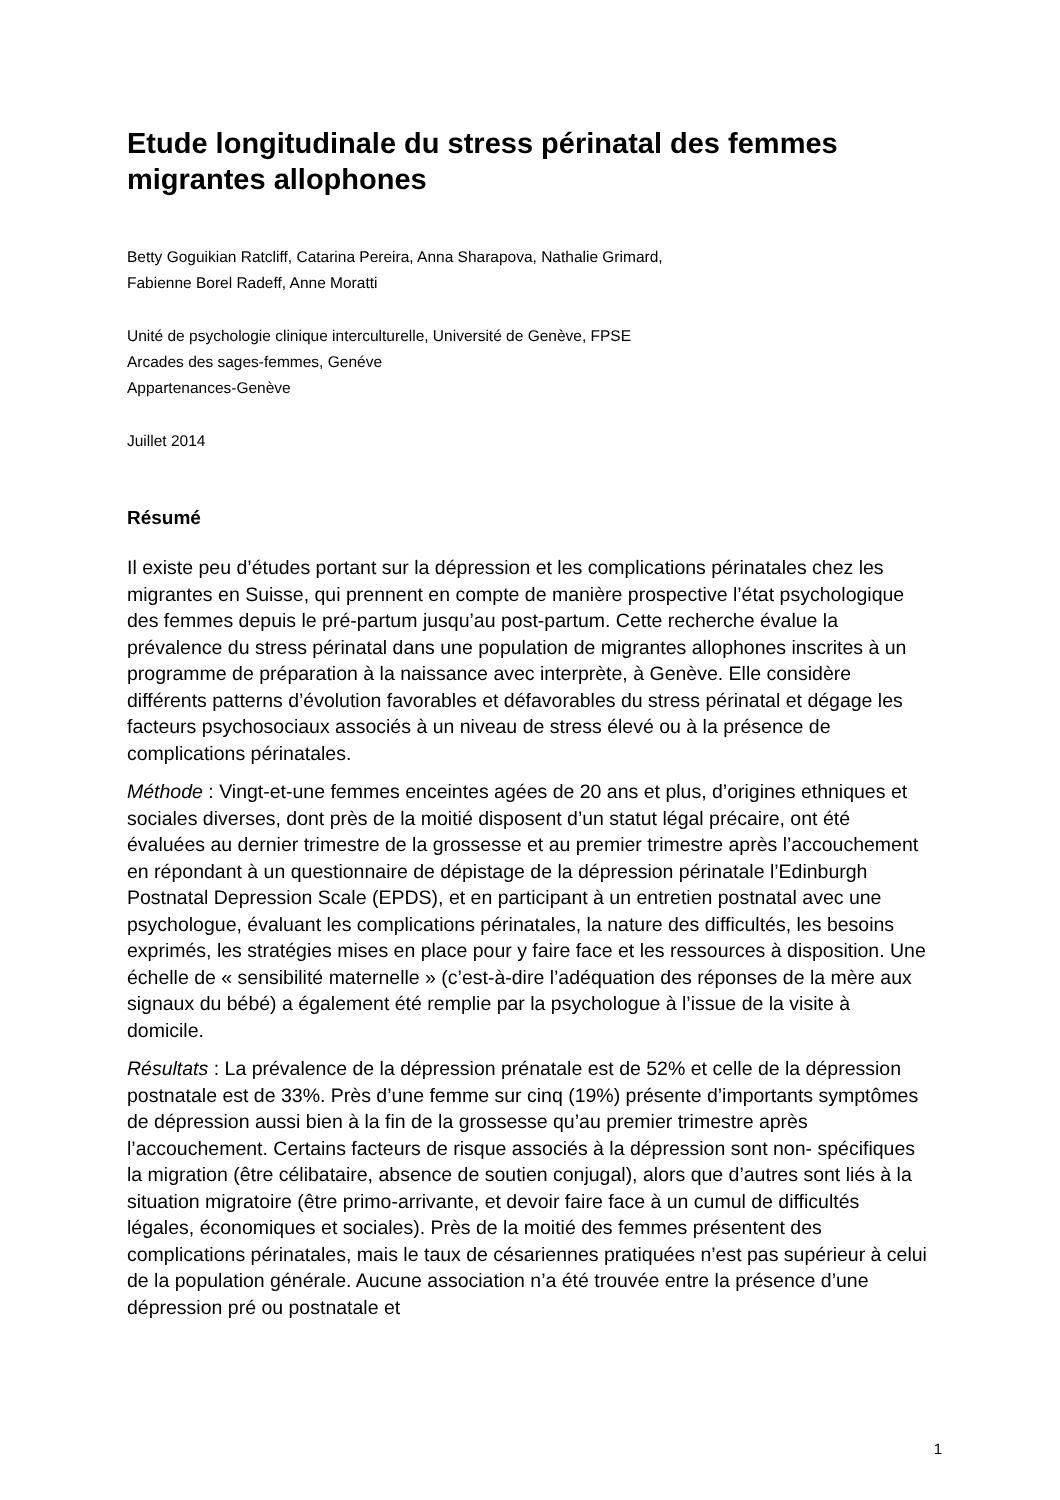Etude longitudinale du stress périnatal des femmes migrantes allophones
Betty Goguikian Ratcliff, Catarina Pereira, Anna Sharapova, Nathalie Grimard,
Fabienne Borel Radeff, Anne Moratti
Unité de psychologie clinique interculturelle, Université de Genève, FPSE
Arcades des sages-femmes, Genéve
Appartenances-Genève
Juillet 2014
Résumé
Il existe peu d’études portant sur la dépression et les complications périnatales chez les migrantes en Suisse, qui prennent en compte de manière prospective l’état psychologique des femmes depuis le pré-partum jusqu’au post-partum. Cette recherche évalue la prévalence du stress périnatal dans une population de migrantes allophones inscrites à un programme de préparation à la naissance avec interprète, à Genève. Elle considère différents patterns d’évolution favorables et défavorables du stress périnatal et dégage les facteurs psychosociaux associés à un niveau de stress élevé ou à la présence de complications périnatales.
Méthode : Vingt-et-une femmes enceintes agées de 20 ans et plus, d’origines ethniques et sociales diverses, dont près de la moitié disposent d’un statut légal précaire, ont été évaluées au dernier trimestre de la grossesse et au premier trimestre après l’accouchement en répondant à un questionnaire de dépistage de la dépression périnatale l’Edinburgh Postnatal Depression Scale (EPDS), et en participant à un entretien postnatal avec une psychologue, évaluant les complications périnatales, la nature des difficultés, les besoins exprimés, les stratégies mises en place pour y faire face et les ressources à disposition. Une échelle de « sensibilité maternelle » (c’est-à-dire l’adéquation des réponses de la mère aux signaux du bébé) a également été remplie par la psychologue à l’issue de la visite à domicile.
Résultats : La prévalence de la dépression prénatale est de 52% et celle de la dépression postnatale est de 33%. Près d’une femme sur cinq (19%) présente d’importants symptômes de dépression aussi bien à la fin de la grossesse qu’au premier trimestre après l’accouchement. Certains facteurs de risque associés à la dépression sont non- spécifiques la migration (être célibataire, absence de soutien conjugal), alors que d’autres sont liés à la situation migratoire (être primo-arrivante, et devoir faire face à un cumul de difficultés légales, économiques et sociales). Près de la moitié des femmes présentent des complications périnatales, mais le taux de césariennes pratiquées n’est pas supérieur à celui de la population générale. Aucune association n’a été trouvée entre la présence d’une dépression pré ou postnatale et
1